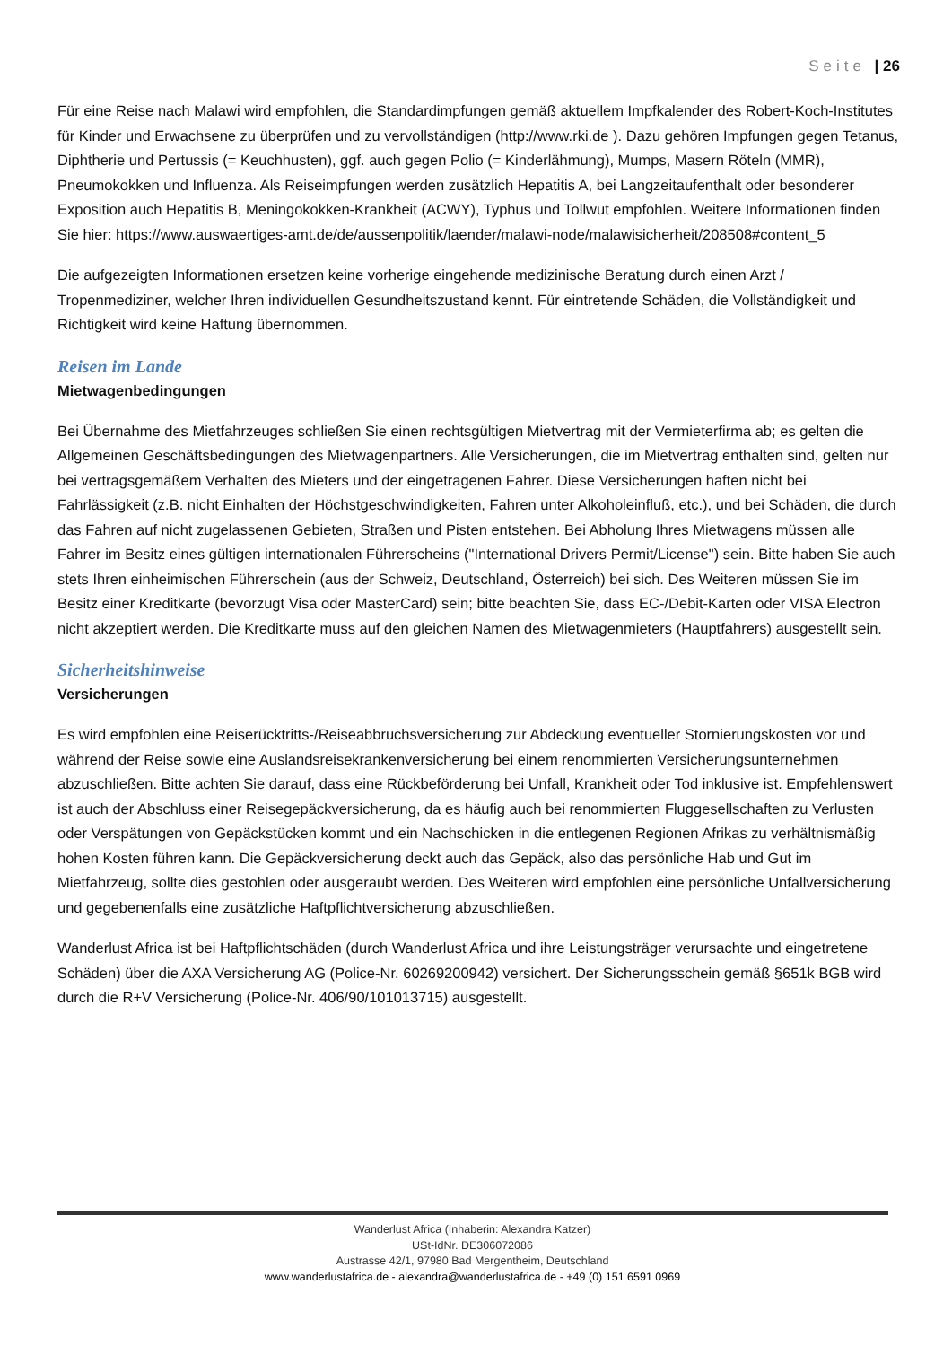Seite | 26
Für eine Reise nach Malawi wird empfohlen, die Standardimpfungen gemäß aktuellem Impfkalender des Robert-Koch-Institutes für Kinder und Erwachsene zu überprüfen und zu vervollständigen (http://www.rki.de ). Dazu gehören Impfungen gegen Tetanus, Diphtherie und Pertussis (= Keuchhusten), ggf. auch gegen Polio (= Kinderlähmung), Mumps, Masern Röteln (MMR), Pneumokokken und Influenza. Als Reiseimpfungen werden zusätzlich Hepatitis A, bei Langzeitaufenthalt oder besonderer Exposition auch Hepatitis B, Meningokokken-Krankheit (ACWY), Typhus und Tollwut empfohlen. Weitere Informationen finden Sie hier: https://www.auswaertiges-amt.de/de/aussenpolitik/laender/malawi-node/malawisicherheit/208508#content_5
Die aufgezeigten Informationen ersetzen keine vorherige eingehende medizinische Beratung durch einen Arzt / Tropenmediziner, welcher Ihren individuellen Gesundheitszustand kennt. Für eintretende Schäden, die Vollständigkeit und Richtigkeit wird keine Haftung übernommen.
Reisen im Lande
Mietwagenbedingungen
Bei Übernahme des Mietfahrzeuges schließen Sie einen rechtsgültigen Mietvertrag mit der Vermieterfirma ab; es gelten die Allgemeinen Geschäftsbedingungen des Mietwagenpartners. Alle Versicherungen, die im Mietvertrag enthalten sind, gelten nur bei vertragsgemäßem Verhalten des Mieters und der eingetragenen Fahrer. Diese Versicherungen haften nicht bei Fahrlässigkeit (z.B. nicht Einhalten der Höchstgeschwindigkeiten, Fahren unter Alkoholeinfluß, etc.), und bei Schäden, die durch das Fahren auf nicht zugelassenen Gebieten, Straßen und Pisten entstehen. Bei Abholung Ihres Mietwagens müssen alle Fahrer im Besitz eines gültigen internationalen Führerscheins ("International Drivers Permit/License") sein. Bitte haben Sie auch stets Ihren einheimischen Führerschein (aus der Schweiz, Deutschland, Österreich) bei sich. Des Weiteren müssen Sie im Besitz einer Kreditkarte (bevorzugt Visa oder MasterCard) sein; bitte beachten Sie, dass EC-/Debit-Karten oder VISA Electron nicht akzeptiert werden. Die Kreditkarte muss auf den gleichen Namen des Mietwagenmieters (Hauptfahrers) ausgestellt sein.
Sicherheitshinweise
Versicherungen
Es wird empfohlen eine Reiserücktritts-/Reiseabbruchsversicherung zur Abdeckung eventueller Stornierungskosten vor und während der Reise sowie eine Auslandsreisekrankenversicherung bei einem renommierten Versicherungsunternehmen abzuschließen. Bitte achten Sie darauf, dass eine Rückbeförderung bei Unfall, Krankheit oder Tod inklusive ist. Empfehlenswert ist auch der Abschluss einer Reisegepäckversicherung, da es häufig auch bei renommierten Fluggesellschaften zu Verlusten oder Verspätungen von Gepäckstücken kommt und ein Nachschicken in die entlegenen Regionen Afrikas zu verhältnismäßig hohen Kosten führen kann. Die Gepäckversicherung deckt auch das Gepäck, also das persönliche Hab und Gut im Mietfahrzeug, sollte dies gestohlen oder ausgeraubt werden. Des Weiteren wird empfohlen eine persönliche Unfallversicherung und gegebenenfalls eine zusätzliche Haftpflichtversicherung abzuschließen.
Wanderlust Africa ist bei Haftpflichtschäden (durch Wanderlust Africa und ihre Leistungsträger verursachte und eingetretene Schäden) über die AXA Versicherung AG (Police-Nr. 60269200942) versichert. Der Sicherungsschein gemäß §651k BGB wird durch die R+V Versicherung (Police-Nr. 406/90/101013715) ausgestellt.
Wanderlust Africa (Inhaberin: Alexandra Katzer)
USt-IdNr. DE306072086
Austrasse 42/1, 97980 Bad Mergentheim, Deutschland
www.wanderlustafrica.de - alexandra@wanderlustafrica.de - +49 (0) 151 6591 0969